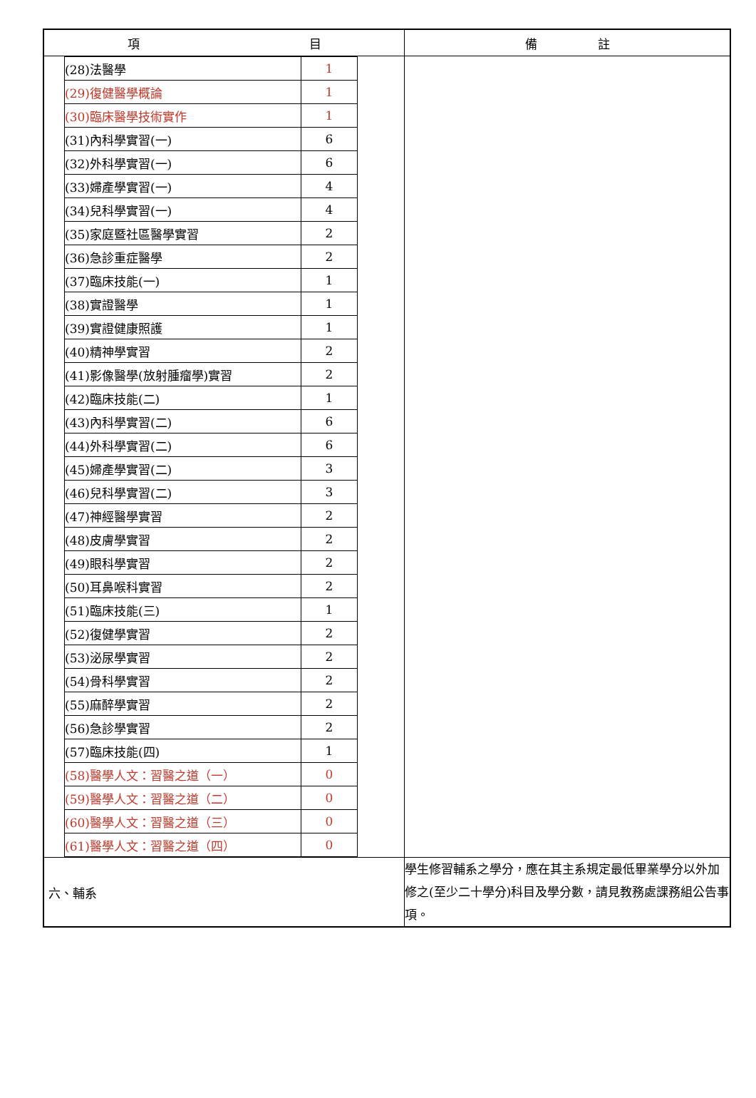| 項 目 | 備 註 |
| --- | --- |
| / (28)法醫學 / 1 / / (29)復健醫學概論 / 1 / / (30)臨床醫學技術實作 / 1 / / (31)內科學實習(一) / 6 / / (32)外科學實習(一) / 6 / / (33)婦產學實習(一) / 4 / / (34)兒科學實習(一) / 4 / / (35)家庭暨社區醫學實習 / 2 / / (36)急診重症醫學 / 2 / / (37)臨床技能(一) / 1 / / (38)實證醫學 / 1 / / (39)實證健康照護 / 1 / / (40)精神學實習 / 2 / / (41)影像醫學(放射腫瘤學)實習 / 2 / / (42)臨床技能(二) / 1 / / (43)內科學實習(二) / 6 / / (44)外科學實習(二) / 6 / / (45)婦產學實習(二) / 3 / / (46)兒科學實習(二) / 3 / / (47)神經醫學實習 / 2 / / (48)皮膚學實習 / 2 / / (49)眼科學實習 / 2 / / (50)耳鼻喉科實習 / 2 / / (51)臨床技能(三) / 1 / / (52)復健學實習 / 2 / / (53)泌尿學實習 / 2 / / (54)骨科學實習 / 2 / / (55)麻醉學實習 / 2 / / (56)急診學實習 / 2 / / (57)臨床技能(四) / 1 / / (58)醫學人文：習醫之道（一） / 0 / / (59)醫學人文：習醫之道（二） / 0 / / (60)醫學人文：習醫之道（三） / 0 / / (61)醫學人文：習醫之道（四） / 0 / | |
| 六、輔系 | 學生修習輔系之學分，應在其主系規定最低畢業學分以外加修之(至少二十學分)科目及學分數，請見教務處課務組公告事項。 |